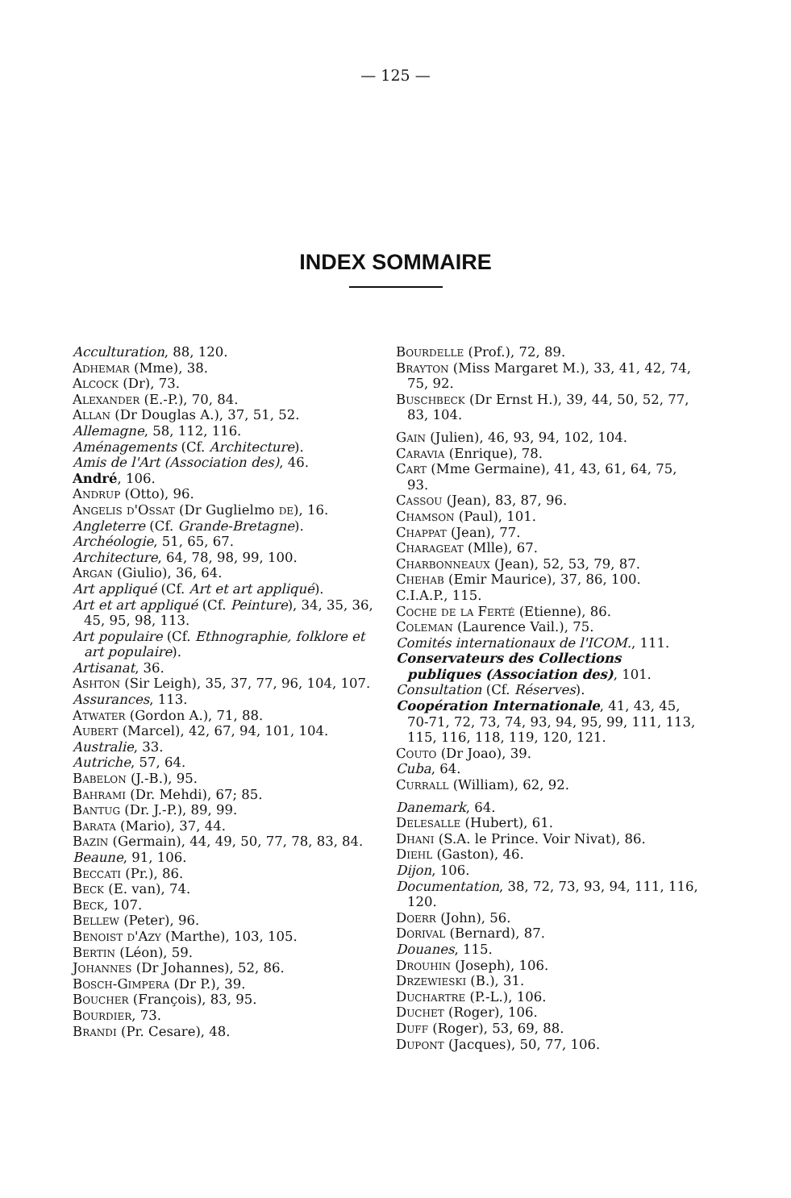— 125 —
INDEX SOMMAIRE
Acculturation, 88, 120.
Adhemar (Mme), 38.
Alcock (Dr), 73.
Alexander (E.-P.), 70, 84.
Allan (Dr Douglas A.), 37, 51, 52.
Allemagne, 58, 112, 116.
Aménagements (Cf. Architecture).
Amis de l'Art (Association des), 46.
André, 106.
Andrup (Otto), 96.
Angelis d'Ossat (Dr Guglielmo de), 16.
Angleterre (Cf. Grande-Bretagne).
Archéologie, 51, 65, 67.
Architecture, 64, 78, 98, 99, 100.
Argan (Giulio), 36, 64.
Art appliqué (Cf. Art et art appliqué).
Art et art appliqué (Cf. Peinture), 34, 35, 36, 45, 95, 98, 113.
Art populaire (Cf. Ethnographie, folklore et art populaire).
Artisanat, 36.
Ashton (Sir Leigh), 35, 37, 77, 96, 104, 107.
Assurances, 113.
Atwater (Gordon A.), 71, 88.
Aubert (Marcel), 42, 67, 94, 101, 104.
Australie, 33.
Autriche, 57, 64.
Babelon (J.-B.), 95.
Bahrami (Dr. Mehdi), 67; 85.
Bantug (Dr. J.-P.), 89, 99.
Barata (Mario), 37, 44.
Bazin (Germain), 44, 49, 50, 77, 78, 83, 84.
Beaune, 91, 106.
Beccati (Pr.), 86.
Beck (E. van), 74.
Beck, 107.
Bellew (Peter), 96.
Benoist d'Azy (Marthe), 103, 105.
Bertin (Léon), 59.
Johannes (Dr Johannes), 52, 86.
Bosch-Gimpera (Dr P.), 39.
Boucher (François), 83, 95.
Bourdier, 73.
Brandi (Pr. Cesare), 48.
Bourdelle (Prof.), 72, 89.
Brayton (Miss Margaret M.), 33, 41, 42, 74, 75, 92.
Buschbeck (Dr Ernst H.), 39, 44, 50, 52, 77, 83, 104.
Gain (Julien), 46, 93, 94, 102, 104.
Caravia (Enrique), 78.
Cart (Mme Germaine), 41, 43, 61, 64, 75, 93.
Cassou (Jean), 83, 87, 96.
Chamson (Paul), 101.
Chappat (Jean), 77.
Charageat (Mlle), 67.
Charbonneaux (Jean), 52, 53, 79, 87.
Chehab (Emir Maurice), 37, 86, 100.
C.I.A.P., 115.
Coche de la Ferté (Etienne), 86.
Coleman (Laurence Vail.), 75.
Comités internationaux de l'ICOM., 111.
Conservateurs des Collections publiques (Association des), 101.
Consultation (Cf. Réserves).
Coopération Internationale, 41, 43, 45, 70-71, 72, 73, 74, 93, 94, 95, 99, 111, 113, 115, 116, 118, 119, 120, 121.
Couto (Dr Joao), 39.
Cuba, 64.
Currall (William), 62, 92.
Danemark, 64.
Delesalle (Hubert), 61.
Dhani (S.A. le Prince. Voir Nivat), 86.
Diehl (Gaston), 46.
Dijon, 106.
Documentation, 38, 72, 73, 93, 94, 111, 116, 120.
Doerr (John), 56.
Dorival (Bernard), 87.
Douanes, 115.
Drouhin (Joseph), 106.
Drzewieski (B.), 31.
Duchartre (P.-L.), 106.
Duchet (Roger), 106.
Duff (Roger), 53, 69, 88.
Dupont (Jacques), 50, 77, 106.